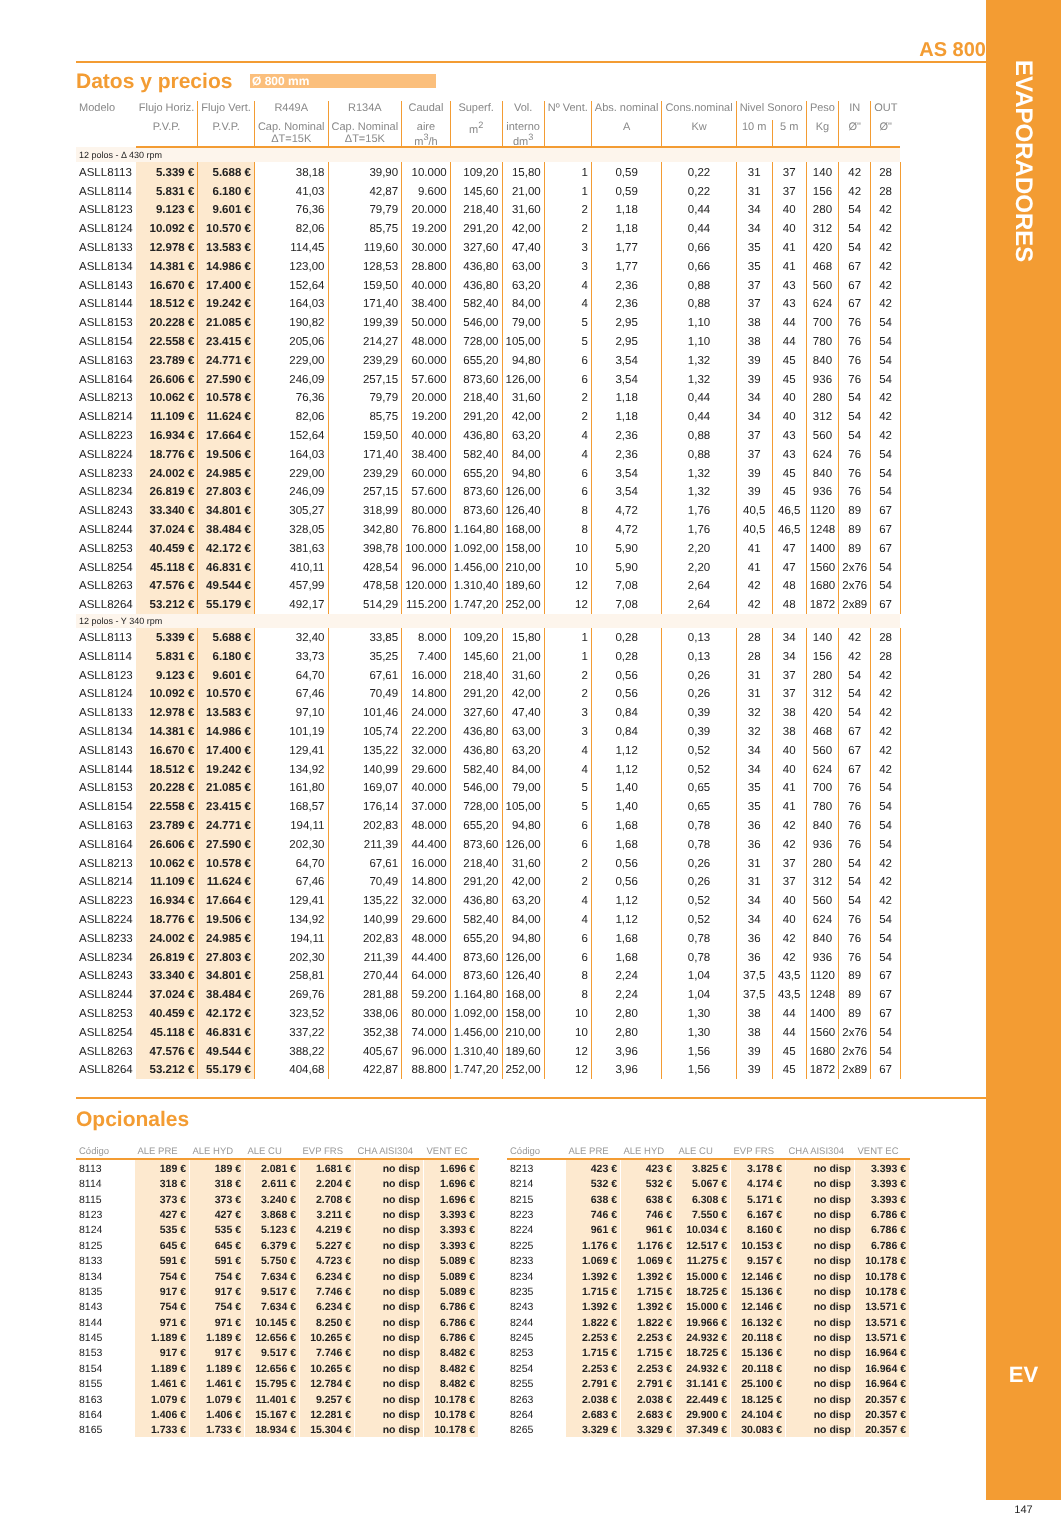AS 800
Datos y precios
Ø 800 mm
| Modelo | Flujo Horiz. | Flujo Vert. | R449A | R134A | Caudal | Superf. | Vol. | Nº Vent. | Abs. nominal | Cons.nominal | Nivel Sonoro | | Peso | IN | OUT |
| --- | --- | --- | --- | --- | --- | --- | --- | --- | --- | --- | --- | --- | --- | --- | --- |
| | P.V.P. | P.V.P. | Cap. Nominal ΔT=15K | Cap. Nominal ΔT=15K | aire m<sup>3</sup>/h | m<sup>2</sup> | interno dm<sup>3</sup> | | A | Kw | 10 m | 5 m | Kg | Ø" | Ø" |
| 12 polos - Δ 430 rpm | | | | | | | | | | | | | | | |
| ASLL8113 | 5.339 € | 5.688 € | 38,18 | 39,90 | 10.000 | 109,20 | 15,80 | 1 | 0,59 | 0,22 | 31 | 37 | 140 | 42 | 28 |
| ASLL8114 | 5.831 € | 6.180 € | 41,03 | 42,87 | 9.600 | 145,60 | 21,00 | 1 | 0,59 | 0,22 | 31 | 37 | 156 | 42 | 28 |
| ASLL8123 | 9.123 € | 9.601 € | 76,36 | 79,79 | 20.000 | 218,40 | 31,60 | 2 | 1,18 | 0,44 | 34 | 40 | 280 | 54 | 42 |
| ASLL8124 | 10.092 € | 10.570 € | 82,06 | 85,75 | 19.200 | 291,20 | 42,00 | 2 | 1,18 | 0,44 | 34 | 40 | 312 | 54 | 42 |
| ASLL8133 | 12.978 € | 13.583 € | 114,45 | 119,60 | 30.000 | 327,60 | 47,40 | 3 | 1,77 | 0,66 | 35 | 41 | 420 | 54 | 42 |
| ASLL8134 | 14.381 € | 14.986 € | 123,00 | 128,53 | 28.800 | 436,80 | 63,00 | 3 | 1,77 | 0,66 | 35 | 41 | 468 | 67 | 42 |
| ASLL8143 | 16.670 € | 17.400 € | 152,64 | 159,50 | 40.000 | 436,80 | 63,20 | 4 | 2,36 | 0,88 | 37 | 43 | 560 | 67 | 42 |
| ASLL8144 | 18.512 € | 19.242 € | 164,03 | 171,40 | 38.400 | 582,40 | 84,00 | 4 | 2,36 | 0,88 | 37 | 43 | 624 | 67 | 42 |
| ASLL8153 | 20.228 € | 21.085 € | 190,82 | 199,39 | 50.000 | 546,00 | 79,00 | 5 | 2,95 | 1,10 | 38 | 44 | 700 | 76 | 54 |
| ASLL8154 | 22.558 € | 23.415 € | 205,06 | 214,27 | 48.000 | 728,00 | 105,00 | 5 | 2,95 | 1,10 | 38 | 44 | 780 | 76 | 54 |
| ASLL8163 | 23.789 € | 24.771 € | 229,00 | 239,29 | 60.000 | 655,20 | 94,80 | 6 | 3,54 | 1,32 | 39 | 45 | 840 | 76 | 54 |
| ASLL8164 | 26.606 € | 27.590 € | 246,09 | 257,15 | 57.600 | 873,60 | 126,00 | 6 | 3,54 | 1,32 | 39 | 45 | 936 | 76 | 54 |
| ASLL8213 | 10.062 € | 10.578 € | 76,36 | 79,79 | 20.000 | 218,40 | 31,60 | 2 | 1,18 | 0,44 | 34 | 40 | 280 | 54 | 42 |
| ASLL8214 | 11.109 € | 11.624 € | 82,06 | 85,75 | 19.200 | 291,20 | 42,00 | 2 | 1,18 | 0,44 | 34 | 40 | 312 | 54 | 42 |
| ASLL8223 | 16.934 € | 17.664 € | 152,64 | 159,50 | 40.000 | 436,80 | 63,20 | 4 | 2,36 | 0,88 | 37 | 43 | 560 | 54 | 42 |
| ASLL8224 | 18.776 € | 19.506 € | 164,03 | 171,40 | 38.400 | 582,40 | 84,00 | 4 | 2,36 | 0,88 | 37 | 43 | 624 | 76 | 54 |
| ASLL8233 | 24.002 € | 24.985 € | 229,00 | 239,29 | 60.000 | 655,20 | 94,80 | 6 | 3,54 | 1,32 | 39 | 45 | 840 | 76 | 54 |
| ASLL8234 | 26.819 € | 27.803 € | 246,09 | 257,15 | 57.600 | 873,60 | 126,00 | 6 | 3,54 | 1,32 | 39 | 45 | 936 | 76 | 54 |
| ASLL8243 | 33.340 € | 34.801 € | 305,27 | 318,99 | 80.000 | 873,60 | 126,40 | 8 | 4,72 | 1,76 | 40,5 | 46,5 | 1120 | 89 | 67 |
| ASLL8244 | 37.024 € | 38.484 € | 328,05 | 342,80 | 76.800 | 1.164,80 | 168,00 | 8 | 4,72 | 1,76 | 40,5 | 46,5 | 1248 | 89 | 67 |
| ASLL8253 | 40.459 € | 42.172 € | 381,63 | 398,78 | 100.000 | 1.092,00 | 158,00 | 10 | 5,90 | 2,20 | 41 | 47 | 1400 | 89 | 67 |
| ASLL8254 | 45.118 € | 46.831 € | 410,11 | 428,54 | 96.000 | 1.456,00 | 210,00 | 10 | 5,90 | 2,20 | 41 | 47 | 1560 | 2x76 | 54 |
| ASLL8263 | 47.576 € | 49.544 € | 457,99 | 478,58 | 120.000 | 1.310,40 | 189,60 | 12 | 7,08 | 2,64 | 42 | 48 | 1680 | 2x76 | 54 |
| ASLL8264 | 53.212 € | 55.179 € | 492,17 | 514,29 | 115.200 | 1.747,20 | 252,00 | 12 | 7,08 | 2,64 | 42 | 48 | 1872 | 2x89 | 67 |
| 12 polos - Y 340 rpm | | | | | | | | | | | | | | | |
| ASLL8113 | 5.339 € | 5.688 € | 32,40 | 33,85 | 8.000 | 109,20 | 15,80 | 1 | 0,28 | 0,13 | 28 | 34 | 140 | 42 | 28 |
| ASLL8114 | 5.831 € | 6.180 € | 33,73 | 35,25 | 7.400 | 145,60 | 21,00 | 1 | 0,28 | 0,13 | 28 | 34 | 156 | 42 | 28 |
| ASLL8123 | 9.123 € | 9.601 € | 64,70 | 67,61 | 16.000 | 218,40 | 31,60 | 2 | 0,56 | 0,26 | 31 | 37 | 280 | 54 | 42 |
| ASLL8124 | 10.092 € | 10.570 € | 67,46 | 70,49 | 14.800 | 291,20 | 42,00 | 2 | 0,56 | 0,26 | 31 | 37 | 312 | 54 | 42 |
| ASLL8133 | 12.978 € | 13.583 € | 97,10 | 101,46 | 24.000 | 327,60 | 47,40 | 3 | 0,84 | 0,39 | 32 | 38 | 420 | 54 | 42 |
| ASLL8134 | 14.381 € | 14.986 € | 101,19 | 105,74 | 22.200 | 436,80 | 63,00 | 3 | 0,84 | 0,39 | 32 | 38 | 468 | 67 | 42 |
| ASLL8143 | 16.670 € | 17.400 € | 129,41 | 135,22 | 32.000 | 436,80 | 63,20 | 4 | 1,12 | 0,52 | 34 | 40 | 560 | 67 | 42 |
| ASLL8144 | 18.512 € | 19.242 € | 134,92 | 140,99 | 29.600 | 582,40 | 84,00 | 4 | 1,12 | 0,52 | 34 | 40 | 624 | 67 | 42 |
| ASLL8153 | 20.228 € | 21.085 € | 161,80 | 169,07 | 40.000 | 546,00 | 79,00 | 5 | 1,40 | 0,65 | 35 | 41 | 700 | 76 | 54 |
| ASLL8154 | 22.558 € | 23.415 € | 168,57 | 176,14 | 37.000 | 728,00 | 105,00 | 5 | 1,40 | 0,65 | 35 | 41 | 780 | 76 | 54 |
| ASLL8163 | 23.789 € | 24.771 € | 194,11 | 202,83 | 48.000 | 655,20 | 94,80 | 6 | 1,68 | 0,78 | 36 | 42 | 840 | 76 | 54 |
| ASLL8164 | 26.606 € | 27.590 € | 202,30 | 211,39 | 44.400 | 873,60 | 126,00 | 6 | 1,68 | 0,78 | 36 | 42 | 936 | 76 | 54 |
| ASLL8213 | 10.062 € | 10.578 € | 64,70 | 67,61 | 16.000 | 218,40 | 31,60 | 2 | 0,56 | 0,26 | 31 | 37 | 280 | 54 | 42 |
| ASLL8214 | 11.109 € | 11.624 € | 67,46 | 70,49 | 14.800 | 291,20 | 42,00 | 2 | 0,56 | 0,26 | 31 | 37 | 312 | 54 | 42 |
| ASLL8223 | 16.934 € | 17.664 € | 129,41 | 135,22 | 32.000 | 436,80 | 63,20 | 4 | 1,12 | 0,52 | 34 | 40 | 560 | 54 | 42 |
| ASLL8224 | 18.776 € | 19.506 € | 134,92 | 140,99 | 29.600 | 582,40 | 84,00 | 4 | 1,12 | 0,52 | 34 | 40 | 624 | 76 | 54 |
| ASLL8233 | 24.002 € | 24.985 € | 194,11 | 202,83 | 48.000 | 655,20 | 94,80 | 6 | 1,68 | 0,78 | 36 | 42 | 840 | 76 | 54 |
| ASLL8234 | 26.819 € | 27.803 € | 202,30 | 211,39 | 44.400 | 873,60 | 126,00 | 6 | 1,68 | 0,78 | 36 | 42 | 936 | 76 | 54 |
| ASLL8243 | 33.340 € | 34.801 € | 258,81 | 270,44 | 64.000 | 873,60 | 126,40 | 8 | 2,24 | 1,04 | 37,5 | 43,5 | 1120 | 89 | 67 |
| ASLL8244 | 37.024 € | 38.484 € | 269,76 | 281,88 | 59.200 | 1.164,80 | 168,00 | 8 | 2,24 | 1,04 | 37,5 | 43,5 | 1248 | 89 | 67 |
| ASLL8253 | 40.459 € | 42.172 € | 323,52 | 338,06 | 80.000 | 1.092,00 | 158,00 | 10 | 2,80 | 1,30 | 38 | 44 | 1400 | 89 | 67 |
| ASLL8254 | 45.118 € | 46.831 € | 337,22 | 352,38 | 74.000 | 1.456,00 | 210,00 | 10 | 2,80 | 1,30 | 38 | 44 | 1560 | 2x76 | 54 |
| ASLL8263 | 47.576 € | 49.544 € | 388,22 | 405,67 | 96.000 | 1.310,40 | 189,60 | 12 | 3,96 | 1,56 | 39 | 45 | 1680 | 2x76 | 54 |
| ASLL8264 | 53.212 € | 55.179 € | 404,68 | 422,87 | 88.800 | 1.747,20 | 252,00 | 12 | 3,96 | 1,56 | 39 | 45 | 1872 | 2x89 | 67 |
Opcionales
| Código | ALE PRE | ALE HYD | ALE CU | EVP FRS | CHA AISI304 | VENT EC |
| --- | --- | --- | --- | --- | --- | --- |
| 8113 | 189 € | 189 € | 2.081 € | 1.681 € | no disp | 1.696 € |
| 8114 | 318 € | 318 € | 2.611 € | 2.204 € | no disp | 1.696 € |
| 8115 | 373 € | 373 € | 3.240 € | 2.708 € | no disp | 1.696 € |
| 8123 | 427 € | 427 € | 3.868 € | 3.211 € | no disp | 3.393 € |
| 8124 | 535 € | 535 € | 5.123 € | 4.219 € | no disp | 3.393 € |
| 8125 | 645 € | 645 € | 6.379 € | 5.227 € | no disp | 3.393 € |
| 8133 | 591 € | 591 € | 5.750 € | 4.723 € | no disp | 5.089 € |
| 8134 | 754 € | 754 € | 7.634 € | 6.234 € | no disp | 5.089 € |
| 8135 | 917 € | 917 € | 9.517 € | 7.746 € | no disp | 5.089 € |
| 8143 | 754 € | 754 € | 7.634 € | 6.234 € | no disp | 6.786 € |
| 8144 | 971 € | 971 € | 10.145 € | 8.250 € | no disp | 6.786 € |
| 8145 | 1.189 € | 1.189 € | 12.656 € | 10.265 € | no disp | 6.786 € |
| 8153 | 917 € | 917 € | 9.517 € | 7.746 € | no disp | 8.482 € |
| 8154 | 1.189 € | 1.189 € | 12.656 € | 10.265 € | no disp | 8.482 € |
| 8155 | 1.461 € | 1.461 € | 15.795 € | 12.784 € | no disp | 8.482 € |
| 8163 | 1.079 € | 1.079 € | 11.401 € | 9.257 € | no disp | 10.178 € |
| 8164 | 1.406 € | 1.406 € | 15.167 € | 12.281 € | no disp | 10.178 € |
| 8165 | 1.733 € | 1.733 € | 18.934 € | 15.304 € | no disp | 10.178 € |
| Código | ALE PRE | ALE HYD | ALE CU | EVP FRS | CHA AISI304 | VENT EC |
| --- | --- | --- | --- | --- | --- | --- |
| 8213 | 423 € | 423 € | 3.825 € | 3.178 € | no disp | 3.393 € |
| 8214 | 532 € | 532 € | 5.067 € | 4.174 € | no disp | 3.393 € |
| 8215 | 638 € | 638 € | 6.308 € | 5.171 € | no disp | 3.393 € |
| 8223 | 746 € | 746 € | 7.550 € | 6.167 € | no disp | 6.786 € |
| 8224 | 961 € | 961 € | 10.034 € | 8.160 € | no disp | 6.786 € |
| 8225 | 1.176 € | 1.176 € | 12.517 € | 10.153 € | no disp | 6.786 € |
| 8233 | 1.069 € | 1.069 € | 11.275 € | 9.157 € | no disp | 10.178 € |
| 8234 | 1.392 € | 1.392 € | 15.000 € | 12.146 € | no disp | 10.178 € |
| 8235 | 1.715 € | 1.715 € | 18.725 € | 15.136 € | no disp | 10.178 € |
| 8243 | 1.392 € | 1.392 € | 15.000 € | 12.146 € | no disp | 13.571 € |
| 8244 | 1.822 € | 1.822 € | 19.966 € | 16.132 € | no disp | 13.571 € |
| 8245 | 2.253 € | 2.253 € | 24.932 € | 20.118 € | no disp | 13.571 € |
| 8253 | 1.715 € | 1.715 € | 18.725 € | 15.136 € | no disp | 16.964 € |
| 8254 | 2.253 € | 2.253 € | 24.932 € | 20.118 € | no disp | 16.964 € |
| 8255 | 2.791 € | 2.791 € | 31.141 € | 25.100 € | no disp | 16.964 € |
| 8263 | 2.038 € | 2.038 € | 22.449 € | 18.125 € | no disp | 20.357 € |
| 8264 | 2.683 € | 2.683 € | 29.900 € | 24.104 € | no disp | 20.357 € |
| 8265 | 3.329 € | 3.329 € | 37.349 € | 30.083 € | no disp | 20.357 € |
EVAPORADORES
EV
147